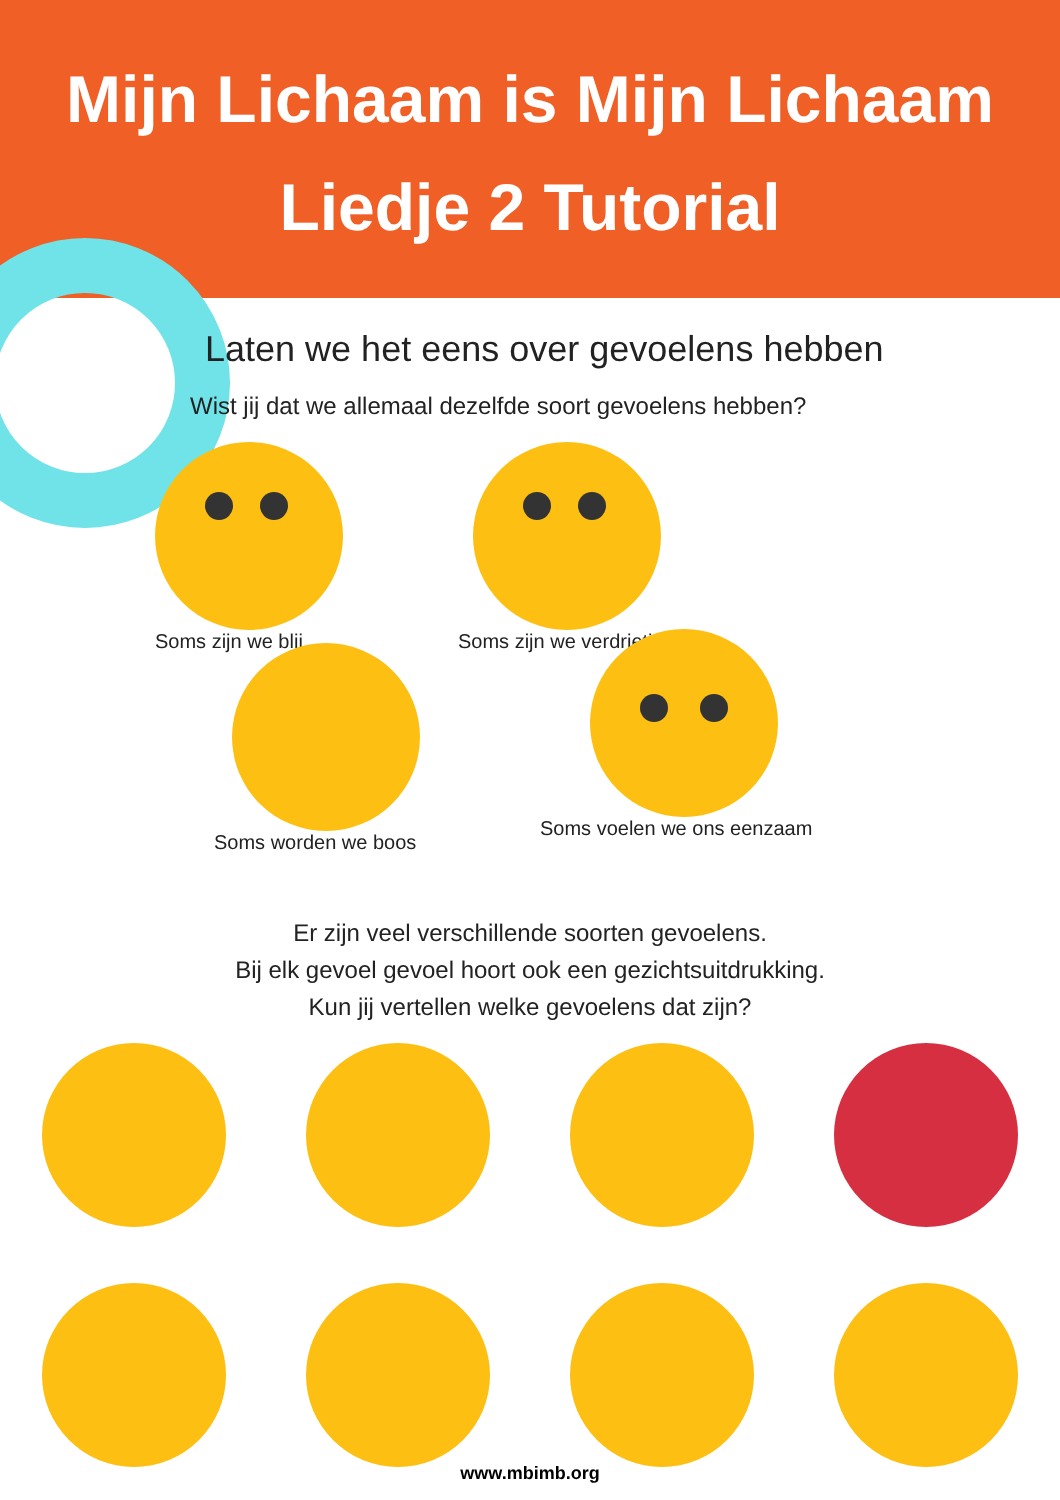Mijn Lichaam is Mijn Lichaam
Liedje 2 Tutorial
Laten we het eens over gevoelens hebben
Wist jij dat we allemaal dezelfde soort gevoelens hebben?
Soms zijn we blij Soms zijn we verdrietig
Soms worden we boos
Soms voelen we ons eenzaam
Er zijn veel verschillende soorten gevoelens.
Bij elk gevoel gevoel hoort ook een gezichtsuitdrukking.
Kun jij vertellen welke gevoelens dat zijn?
www.mbimb.org